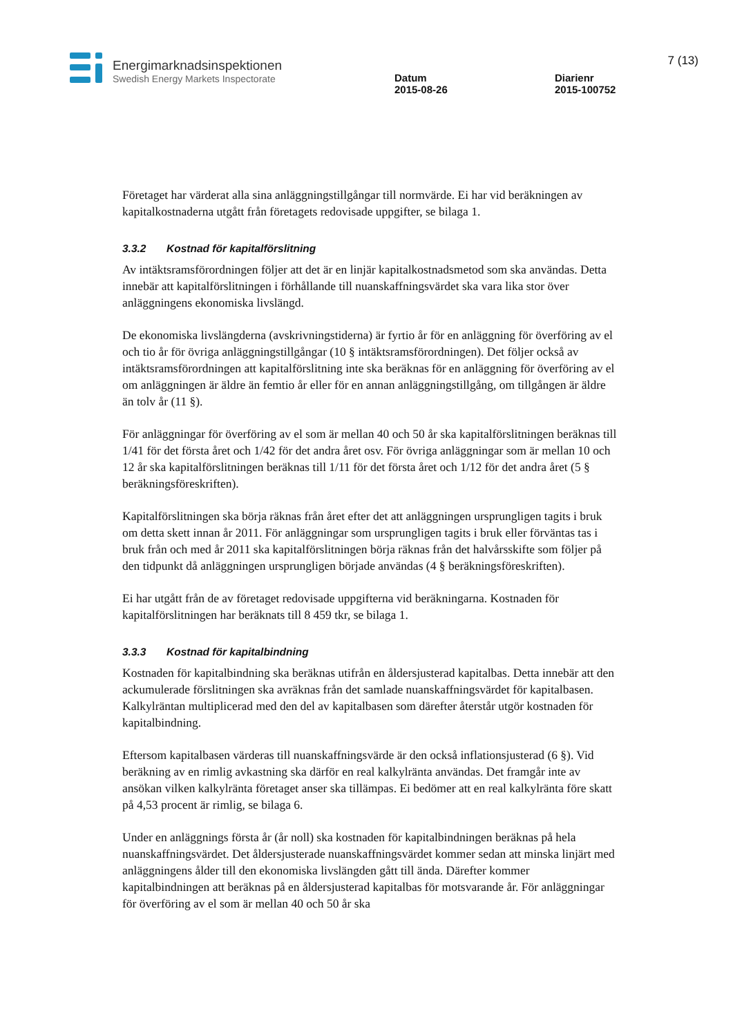Energimarknadsinspektionen
Swedish Energy Markets Inspectorate
Datum
2015-08-26
Diarienr
2015-100752
7 (13)
Företaget har värderat alla sina anläggningstillgångar till normvärde. Ei har vid beräkningen av kapitalkostnaderna utgått från företagets redovisade uppgifter, se bilaga 1.
3.3.2 Kostnad för kapitalförslitning
Av intäktsramsförordningen följer att det är en linjär kapitalkostnadsmetod som ska användas. Detta innebär att kapitalförslitningen i förhållande till nuanskaffningsvärdet ska vara lika stor över anläggningens ekonomiska livslängd.
De ekonomiska livslängderna (avskrivningstiderna) är fyrtio år för en anläggning för överföring av el och tio år för övriga anläggningstillgångar (10 § intäktsramsförordningen). Det följer också av intäktsramsförordningen att kapitalförslitning inte ska beräknas för en anläggning för överföring av el om anläggningen är äldre än femtio år eller för en annan anläggningstillgång, om tillgången är äldre än tolv år (11 §).
För anläggningar för överföring av el som är mellan 40 och 50 år ska kapitalförslitningen beräknas till 1/41 för det första året och 1/42 för det andra året osv. För övriga anläggningar som är mellan 10 och 12 år ska kapitalförslitningen beräknas till 1/11 för det första året och 1/12 för det andra året (5 § beräkningsföreskriften).
Kapitalförslitningen ska börja räknas från året efter det att anläggningen ursprungligen tagits i bruk om detta skett innan år 2011. För anläggningar som ursprungligen tagits i bruk eller förväntas tas i bruk från och med år 2011 ska kapitalförslitningen börja räknas från det halvårsskifte som följer på den tidpunkt då anläggningen ursprungligen började användas (4 § beräkningsföreskriften).
Ei har utgått från de av företaget redovisade uppgifterna vid beräkningarna. Kostnaden för kapitalförslitningen har beräknats till 8 459 tkr, se bilaga 1.
3.3.3 Kostnad för kapitalbindning
Kostnaden för kapitalbindning ska beräknas utifrån en åldersjusterad kapitalbas. Detta innebär att den ackumulerade förslitningen ska avräknas från det samlade nuanskaffningsvärdet för kapitalbasen. Kalkylräntan multiplicerad med den del av kapitalbasen som därefter återstår utgör kostnaden för kapitalbindning.
Eftersom kapitalbasen värderas till nuanskaffningsvärde är den också inflationsjusterad (6 §). Vid beräkning av en rimlig avkastning ska därför en real kalkylränta användas. Det framgår inte av ansökan vilken kalkylränta företaget anser ska tillämpas. Ei bedömer att en real kalkylränta före skatt på 4,53 procent är rimlig, se bilaga 6.
Under en anläggnings första år (år noll) ska kostnaden för kapitalbindningen beräknas på hela nuanskaffningsvärdet. Det åldersjusterade nuanskaffningsvärdet kommer sedan att minska linjärt med anläggningens ålder till den ekonomiska livslängden gått till ända. Därefter kommer kapitalbindningen att beräknas på en åldersjusterad kapitalbas för motsvarande år. För anläggningar för överföring av el som är mellan 40 och 50 år ska